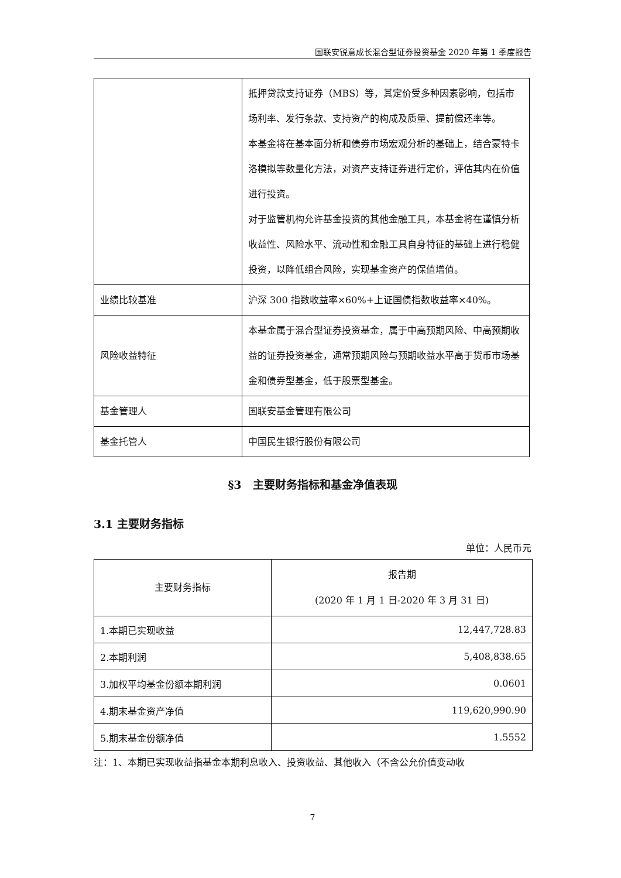国联安锐意成长混合型证券投资基金 2020 年第 1 季度报告
| | 抵押贷款支持证券（MBS）等，其定价受多种因素影响，包括市场利率、发行条款、支持资产的构成及质量、提前偿还率等。 本基金将在基本面分析和债券市场宏观分析的基础上，结合蒙特卡洛模拟等数量化方法，对资产支持证券进行定价，评估其内在价值进行投资。 对于监管机构允许基金投资的其他金融工具，本基金将在谨慎分析收益性、风险水平、流动性和金融工具自身特征的基础上进行稳健投资，以降低组合风险，实现基金资产的保值增值。 |
| 业绩比较基准 | 沪深 300 指数收益率×60%+上证国债指数收益率×40%。 |
| 风险收益特征 | 本基金属于混合型证券投资基金，属于中高预期风险、中高预期收益的证券投资基金，通常预期风险与预期收益水平高于货币市场基金和债券型基金，低于股票型基金。 |
| 基金管理人 | 国联安基金管理有限公司 |
| 基金托管人 | 中国民生银行股份有限公司 |
§3　主要财务指标和基金净值表现
3.1 主要财务指标
单位：人民币元
| 主要财务指标 | 报告期 (2020 年 1 月 1 日-2020 年 3 月 31 日) |
| --- | --- |
| 1.本期已实现收益 | 12,447,728.83 |
| 2.本期利润 | 5,408,838.65 |
| 3.加权平均基金份额本期利润 | 0.0601 |
| 4.期末基金资产净值 | 119,620,990.90 |
| 5.期末基金份额净值 | 1.5552 |
注：1、本期已实现收益指基金本期利息收入、投资收益、其他收入（不含公允价值变动收
7